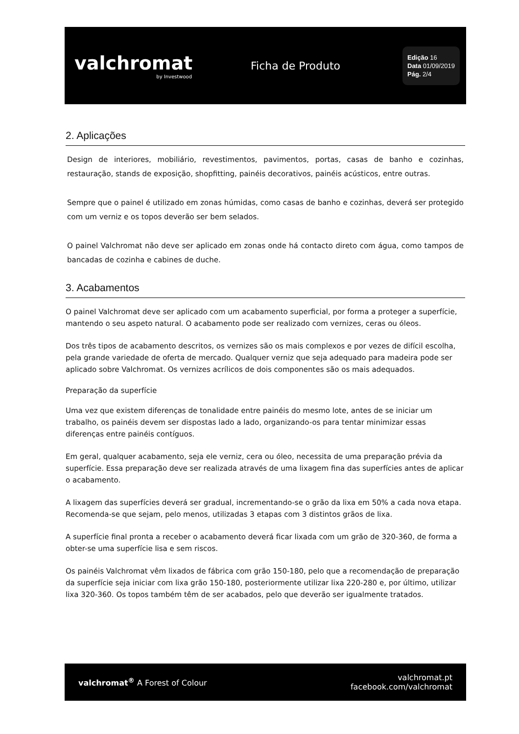valchromat
by Investwood
Ficha de Produto
Edição 16
Data 01/09/2019
Pág. 2/4
2. Aplicações
Design de interiores, mobiliário, revestimentos, pavimentos, portas, casas de banho e cozinhas, restauração, stands de exposição, shopfitting, painéis decorativos, painéis acústicos, entre outras.
Sempre que o painel é utilizado em zonas húmidas, como casas de banho e cozinhas, deverá ser protegido com um verniz e os topos deverão ser bem selados.
O painel Valchromat não deve ser aplicado em zonas onde há contacto direto com água, como tampos de bancadas de cozinha e cabines de duche.
3. Acabamentos
O painel Valchromat deve ser aplicado com um acabamento superficial, por forma a proteger a superfície, mantendo o seu aspeto natural. O acabamento pode ser realizado com vernizes, ceras ou óleos.
Dos três tipos de acabamento descritos, os vernizes são os mais complexos e por vezes de difícil escolha, pela grande variedade de oferta de mercado. Qualquer verniz que seja adequado para madeira pode ser aplicado sobre Valchromat. Os vernizes acrílicos de dois componentes são os mais adequados.
Preparação da superfície
Uma vez que existem diferenças de tonalidade entre painéis do mesmo lote, antes de se iniciar um trabalho, os painéis devem ser dispostas lado a lado, organizando-os para tentar minimizar essas diferenças entre painéis contíguos.
Em geral, qualquer acabamento, seja ele verniz, cera ou óleo, necessita de uma preparação prévia da superfície. Essa preparação deve ser realizada através de uma lixagem fina das superfícies antes de aplicar o acabamento.
A lixagem das superfícies deverá ser gradual, incrementando-se o grão da lixa em 50% a cada nova etapa. Recomenda-se que sejam, pelo menos, utilizadas 3 etapas com 3 distintos grãos de lixa.
A superfície final pronta a receber o acabamento deverá ficar lixada com um grão de 320-360, de forma a obter-se uma superfície lisa e sem riscos.
Os painéis Valchromat vêm lixados de fábrica com grão 150-180, pelo que a recomendação de preparação da superfície seja iniciar com lixa grão 150-180, posteriormente utilizar lixa 220-280 e, por último, utilizar lixa 320-360. Os topos também têm de ser acabados, pelo que deverão ser igualmente tratados.
valchromat<sup>®</sup> A Forest of Colour
valchromat.pt
facebook.com/valchromat